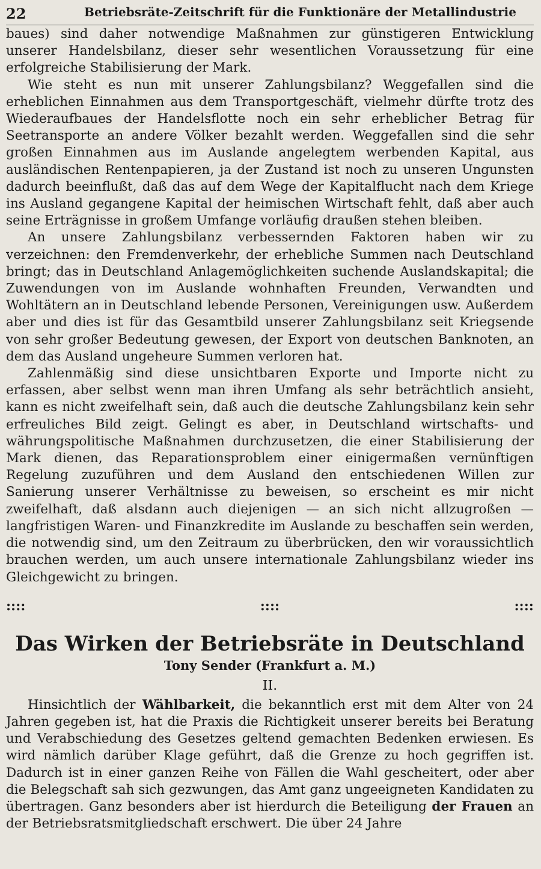22 Betriebsräte-Zeitschrift für die Funktionäre der Metallindustrie
baues) sind daher notwendige Maßnahmen zur günstigeren Entwicklung unserer Handelsbilanz, dieser sehr wesentlichen Voraussetzung für eine erfolgreiche Stabilisierung der Mark.
Wie steht es nun mit unserer Zahlungsbilanz? Weggefallen sind die erheblichen Einnahmen aus dem Transportgeschäft, vielmehr dürfte trotz des Wiederaufbaues der Handelsflotte noch ein sehr erheblicher Betrag für Seetransporte an andere Völker bezahlt werden. Weggefallen sind die sehr großen Einnahmen aus im Auslande angelegtem werbenden Kapital, aus ausländischen Rentenpapieren, ja der Zustand ist noch zu unseren Ungunsten dadurch beeinflußt, daß das auf dem Wege der Kapitalflucht nach dem Kriege ins Ausland gegangene Kapital der heimischen Wirtschaft fehlt, daß aber auch seine Erträgnisse in großem Umfange vorläufig draußen stehen bleiben.
An unsere Zahlungsbilanz verbessernden Faktoren haben wir zu verzeichnen: den Fremdenverkehr, der erhebliche Summen nach Deutschland bringt; das in Deutschland Anlagemöglichkeiten suchende Auslandskapital; die Zuwendungen von im Auslande wohnhaften Freunden, Verwandten und Wohltätern an in Deutschland lebende Personen, Vereinigungen usw. Außerdem aber und dies ist für das Gesamtbild unserer Zahlungsbilanz seit Kriegsende von sehr großer Bedeutung gewesen, der Export von deutschen Banknoten, an dem das Ausland ungeheure Summen verloren hat.
Zahlenmäßig sind diese unsichtbaren Exporte und Importe nicht zu erfassen, aber selbst wenn man ihren Umfang als sehr beträchtlich ansieht, kann es nicht zweifelhaft sein, daß auch die deutsche Zahlungsbilanz kein sehr erfreuliches Bild zeigt. Gelingt es aber, in Deutschland wirtschafts- und währungspolitische Maßnahmen durchzusetzen, die einer Stabilisierung der Mark dienen, das Reparationsproblem einer einigermaßen vernünftigen Regelung zuzuführen und dem Ausland den entschiedenen Willen zur Sanierung unserer Verhältnisse zu beweisen, so erscheint es mir nicht zweifelhaft, daß alsdann auch diejenigen — an sich nicht allzugroßen — langfristigen Waren- und Finanzkredite im Auslande zu beschaffen sein werden, die notwendig sind, um den Zeitraum zu überbrücken, den wir voraussichtlich brauchen werden, um auch unsere internationale Zahlungsbilanz wieder ins Gleichgewicht zu bringen.
::::::::::::
Das Wirken der Betriebsräte in Deutschland
Tony Sender (Frankfurt a. M.)
II.
Hinsichtlich der Wählbarkeit, die bekanntlich erst mit dem Alter von 24 Jahren gegeben ist, hat die Praxis die Richtigkeit unserer bereits bei Beratung und Verabschiedung des Gesetzes geltend gemachten Bedenken erwiesen. Es wird nämlich darüber Klage geführt, daß die Grenze zu hoch gegriffen ist. Dadurch ist in einer ganzen Reihe von Fällen die Wahl gescheitert, oder aber die Belegschaft sah sich gezwungen, das Amt ganz ungeeigneten Kandidaten zu übertragen. Ganz besonders aber ist hierdurch die Beteiligung der Frauen an der Betriebsratsmitgliedschaft erschwert. Die über 24 Jahre